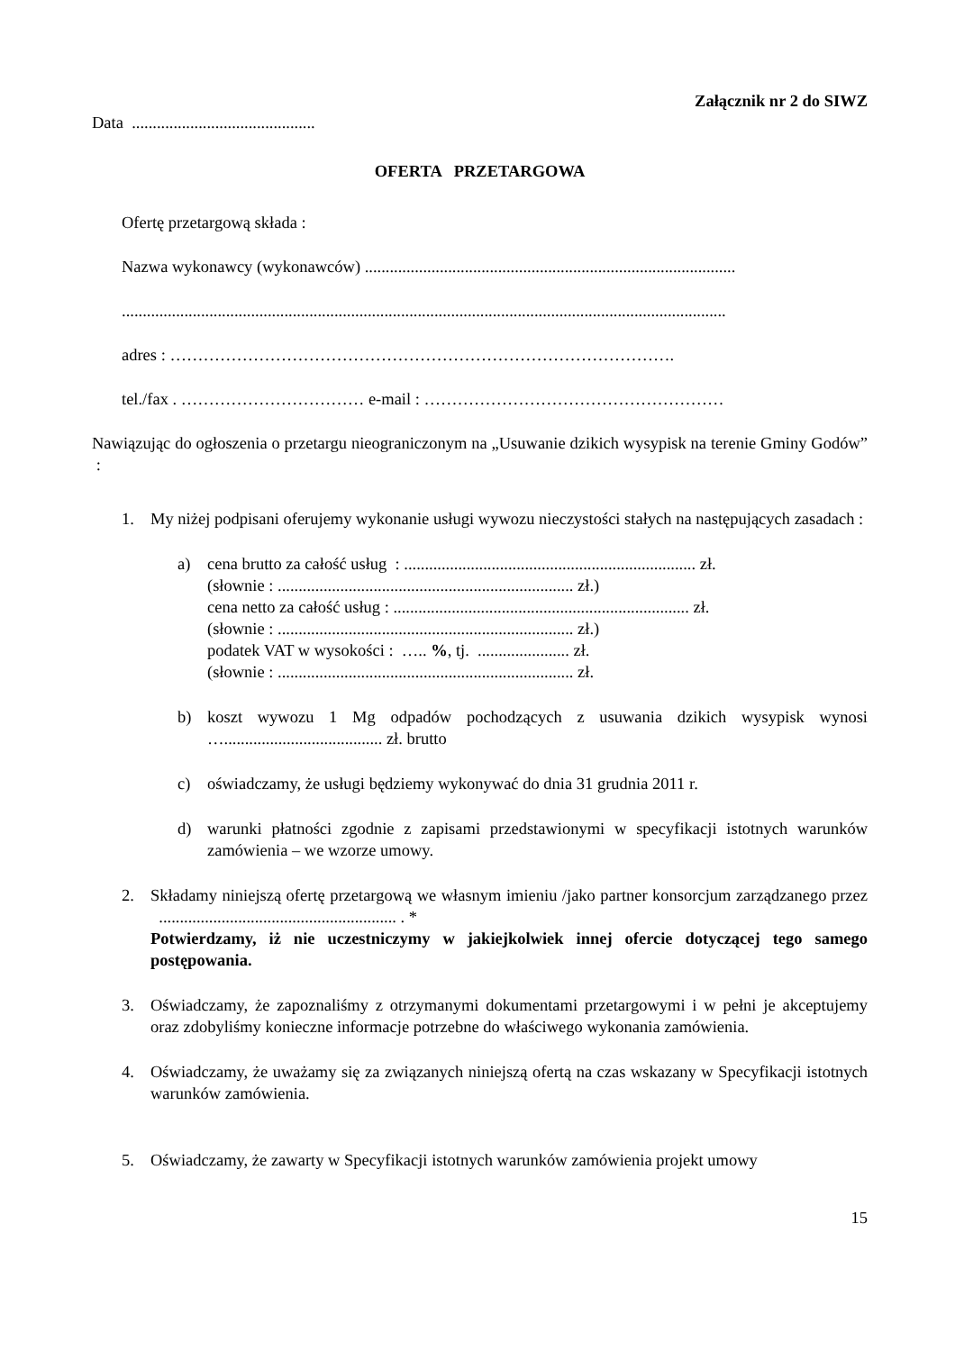Załącznik nr 2 do SIWZ
Data ............................................
OFERTA PRZETARGOWA
Ofertę przetargową składa :
Nazwa wykonawcy (wykonawców) .........................................................................................
.................................................................................................................................................
adres : ……………………………………………………………………………….
tel./fax . …………………………… e-mail : ………………………………………………
Nawiązując do ogłoszenia o przetargu nieograniczonym na „Usuwanie dzikich wysypisk na terenie Gminy Godów” :
1. My niżej podpisani oferujemy wykonanie usługi wywozu nieczystości stałych na następujących zasadach :
a) cena brutto za całość usług : ...................................................................... zł.
(słownie : ....................................................................... zł.)
cena netto za całość usług : ....................................................................... zł.
(słownie : ....................................................................... zł.)
podatek VAT w wysokości : ….. %, tj. ...................... zł.
(słownie : ....................................................................... zł.
b) koszt wywozu 1 Mg odpadów pochodzących z usuwania dzikich wysypisk wynosi …...................................... zł. brutto
c) oświadczamy, że usługi będziemy wykonywać do dnia 31 grudnia 2011 r.
d) warunki płatności zgodnie z zapisami przedstawionymi w specyfikacji istotnych warunków zamówienia – we wzorze umowy.
2. Składamy niniejszą ofertę przetargową we własnym imieniu /jako partner konsorcjum zarządzanego przez ......................................................... . *
Potwierdzamy, iż nie uczestniczymy w jakiejkolwiek innej ofercie dotyczącej tego samego postępowania.
3. Oświadczamy, że zapoznaliśmy z otrzymanymi dokumentami przetargowymi i w pełni je akceptujemy oraz zdobyliśmy konieczne informacje potrzebne do właściwego wykonania zamówienia.
4. Oświadczamy, że uważamy się za związanych niniejszą ofertą na czas wskazany w Specyfikacji istotnych warunków zamówienia.
5. Oświadczamy, że zawarty w Specyfikacji istotnych warunków zamówienia projekt umowy
15